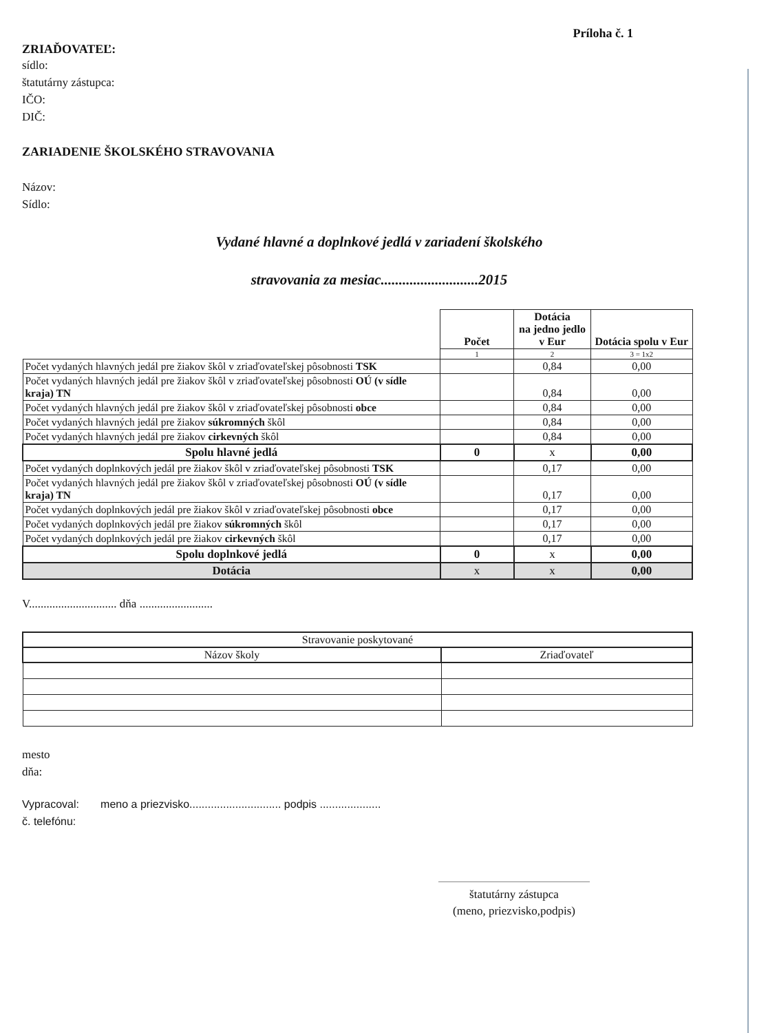Príloha č. 1
ZRIAĎOVATEĽ:
sídlo:
štatutárny zástupca:
IČO:
DIČ:
ZARIADENIE ŠKOLSKÉHO STRAVOVANIA
Názov:
Sídlo:
Vydané hlavné a doplnkové jedlá v zariadení školského
stravovania za mesiac...........................2015
| | Počet | Dotácia na jedno jedlo v Eur | Dotácia spolu v Eur |
| | 1 | 2 | 3 = 1x2 |
| Počet vydaných hlavných jedál pre žiakov škôl v zriaďovateľskej pôsobnosti TSK | | 0,84 | 0,00 |
| Počet vydaných hlavných jedál pre žiakov škôl v zriaďovateľskej pôsobnosti OÚ (v sídle kraja) TN | | 0,84 | 0,00 |
| Počet vydaných hlavných jedál pre žiakov škôl v zriaďovateľskej pôsobnosti obce | | 0,84 | 0,00 |
| Počet vydaných hlavných jedál pre žiakov súkromných škôl | | 0,84 | 0,00 |
| Počet vydaných hlavných jedál pre žiakov cirkevných škôl | | 0,84 | 0,00 |
| Spolu hlavné jedlá | 0 | x | 0,00 |
| Počet vydaných doplnkových jedál pre žiakov škôl v zriaďovateľskej pôsobnosti TSK | | 0,17 | 0,00 |
| Počet vydaných hlavných jedál pre žiakov škôl v zriaďovateľskej pôsobnosti OÚ (v sídle kraja) TN | | 0,17 | 0,00 |
| Počet vydaných doplnkových jedál pre žiakov škôl v zriaďovateľskej pôsobnosti obce | | 0,17 | 0,00 |
| Počet vydaných doplnkových jedál pre žiakov súkromných škôl | | 0,17 | 0,00 |
| Počet vydaných doplnkových jedál pre žiakov cirkevných škôl | | 0,17 | 0,00 |
| Spolu doplnkové jedlá | 0 | x | 0,00 |
| Dotácia | x | x | 0,00 |
V.............................. dňa .........................
| Stravovanie poskytované | |
| Názov školy | Zriaďovateľ |
mesto
dňa:
Vypracoval: meno a priezvisko.............................. podpis ....................
č. telefónu:
štatutárny zástupca
(meno, priezvisko,podpis)